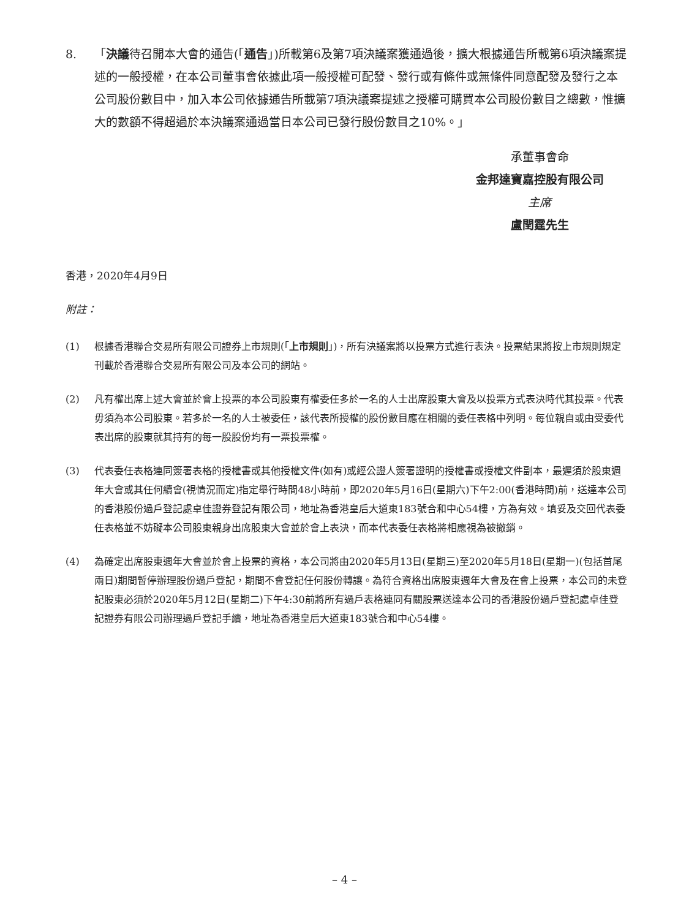8. 「決議待召開本大會的通告(「通告」)所載第6及第7項決議案獲通過後，擴大根據通告所載第6項決議案提述的一般授權，在本公司董事會依據此項一般授權可配發、發行或有條件或無條件同意配發及發行之本公司股份數目中，加入本公司依據通告所載第7項決議案提述之授權可購買本公司股份數目之總數，惟擴大的數額不得超過於本決議案通過當日本公司已發行股份數目之10%。」
承董事會命
金邦達寶嘉控股有限公司
主席
盧閏霆先生
香港，2020年4月9日
附註：
(1) 根據香港聯合交易所有限公司證券上市規則(「上市規則」)，所有決議案將以投票方式進行表決。投票結果將按上市規則規定刊載於香港聯合交易所有限公司及本公司的網站。
(2) 凡有權出席上述大會並於會上投票的本公司股東有權委任多於一名的人士出席股東大會及以投票方式表決時代其投票。代表毋須為本公司股東。若多於一名的人士被委任，該代表所授權的股份數目應在相關的委任表格中列明。每位親自或由受委代表出席的股東就其持有的每一股股份均有一票投票權。
(3) 代表委任表格連同簽署表格的授權書或其他授權文件(如有)或經公證人簽署證明的授權書或授權文件副本，最遲須於股東週年大會或其任何續會(視情況而定)指定舉行時間48小時前，即2020年5月16日(星期六)下午2:00(香港時間)前，送達本公司的香港股份過戶登記處卓佳證券登記有限公司，地址為香港皇后大道東183號合和中心54樓，方為有效。填妥及交回代表委任表格並不妨礙本公司股東親身出席股東大會並於會上表決，而本代表委任表格將相應視為被撤銷。
(4) 為確定出席股東週年大會並於會上投票的資格，本公司將由2020年5月13日(星期三)至2020年5月18日(星期一)(包括首尾兩日)期間暫停辦理股份過戶登記，期間不會登記任何股份轉讓。為符合資格出席股東週年大會及在會上投票，本公司的未登記股東必須於2020年5月12日(星期二)下午4:30前將所有過戶表格連同有關股票送達本公司的香港股份過戶登記處卓佳登記證券有限公司辦理過戶登記手續，地址為香港皇后大道東183號合和中心54樓。
– 4 –